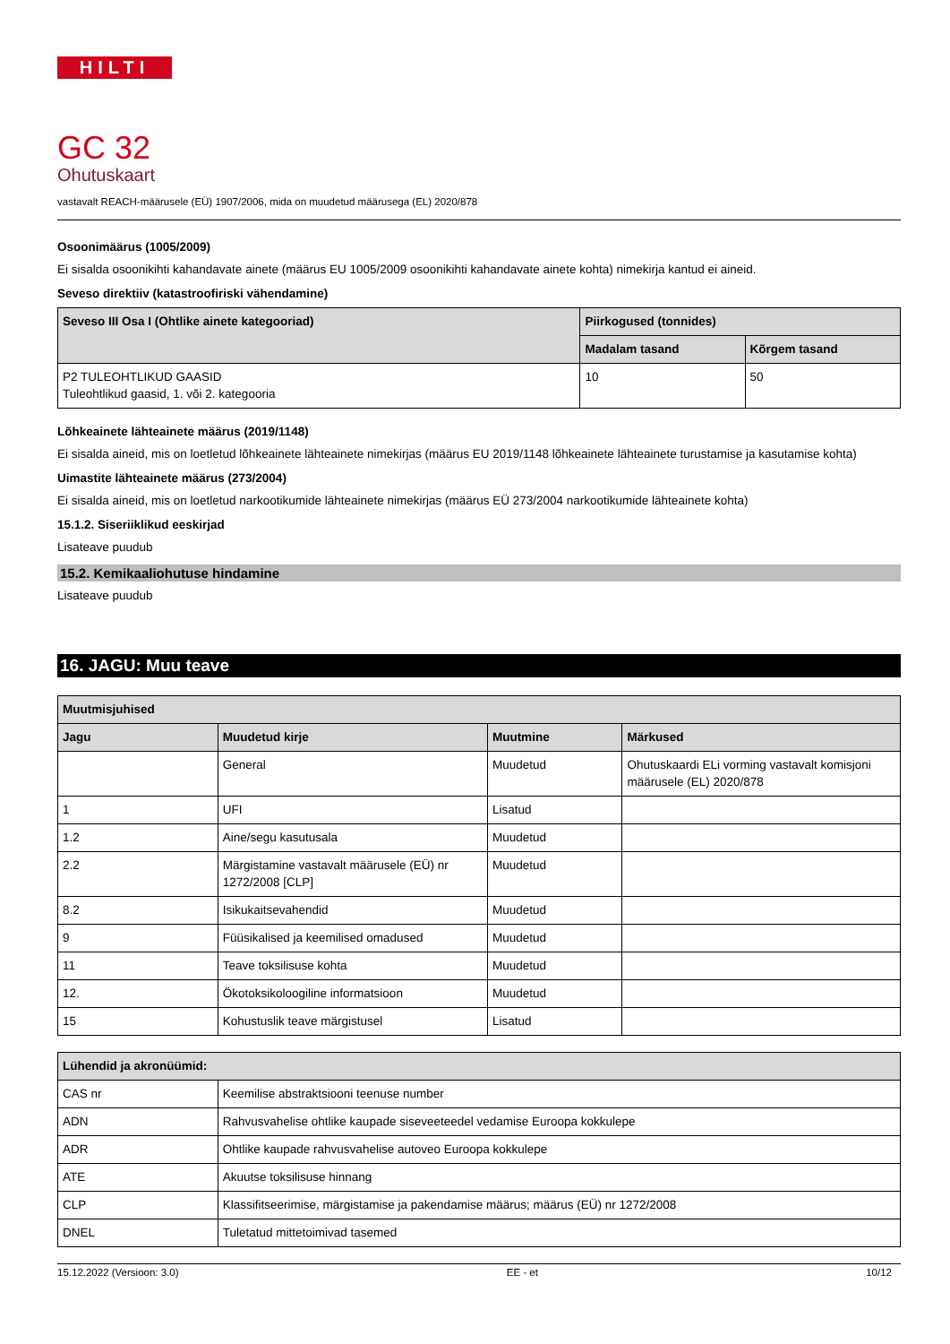HILTI
GC 32
Ohutuskaart
vastavalt REACH-määrusele (EÜ) 1907/2006, mida on muudetud määrusega (EL) 2020/878
Osoonimäärus (1005/2009)
Ei sisalda osoonikihti kahandavate ainete (määrus EU 1005/2009 osoonikihti kahandavate ainete kohta) nimekirja kantud ei aineid.
Seveso direktiiv (katastroofiriski vähendamine)
| Seveso III Osa I (Ohtlike ainete kategooriad) | Piirkogused (tonnides) | |
| --- | --- | --- |
| | Madalam tasand | Kõrgem tasand |
| P2 TULEOHTLIKUD GAASID Tuleohtlikud gaasid, 1. või 2. kategooria | 10 | 50 |
Lõhkeainete lähteainete määrus (2019/1148)
Ei sisalda aineid, mis on loetletud lõhkeainete lähteainete nimekirjas (määrus EU 2019/1148 lõhkeainete lähteainete turustamise ja kasutamise kohta)
Uimastite lähteainete määrus (273/2004)
Ei sisalda aineid, mis on loetletud narkootikumide lähteainete nimekirjas (määrus EÜ 273/2004 narkootikumide lähteainete kohta)
15.1.2. Siseriiklikud eeskirjad
Lisateave puudub
15.2. Kemikaaliohutuse hindamine
Lisateave puudub
16. JAGU: Muu teave
| Muutmisjuhised | | | |
| --- | --- | --- | --- |
| Jagu | Muudetud kirje | Muutmine | Märkused |
| | General | Muudetud | Ohutuskaardi ELi vorming vastavalt komisjoni määrusele (EL) 2020/878 |
| 1 | UFI | Lisatud | |
| 1.2 | Aine/segu kasutusala | Muudetud | |
| 2.2 | Märgistamine vastavalt määrusele (EÜ) nr 1272/2008 [CLP] | Muudetud | |
| 8.2 | Isikukaitsevahendid | Muudetud | |
| 9 | Füüsikalised ja keemilised omadused | Muudetud | |
| 11 | Teave toksilisuse kohta | Muudetud | |
| 12. | Ökotoksikoloogiline informatsioon | Muudetud | |
| 15 | Kohustuslik teave märgistusel | Lisatud | |
| Lühendid ja akronüümid: | |
| --- | --- |
| CAS nr | Keemilise abstraktsiooni teenuse number |
| ADN | Rahvusvahelise ohtlike kaupade siseveeteedel vedamise Euroopa kokkulepe |
| ADR | Ohtlike kaupade rahvusvahelise autoveo Euroopa kokkulepe |
| ATE | Akuutse toksilisuse hinnang |
| CLP | Klassifitseerimise, märgistamise ja pakendamise määrus; määrus (EÜ) nr 1272/2008 |
| DNEL | Tuletatud mittetoimivad tasemed |
15.12.2022 (Versioon: 3.0) EE - et 10/12